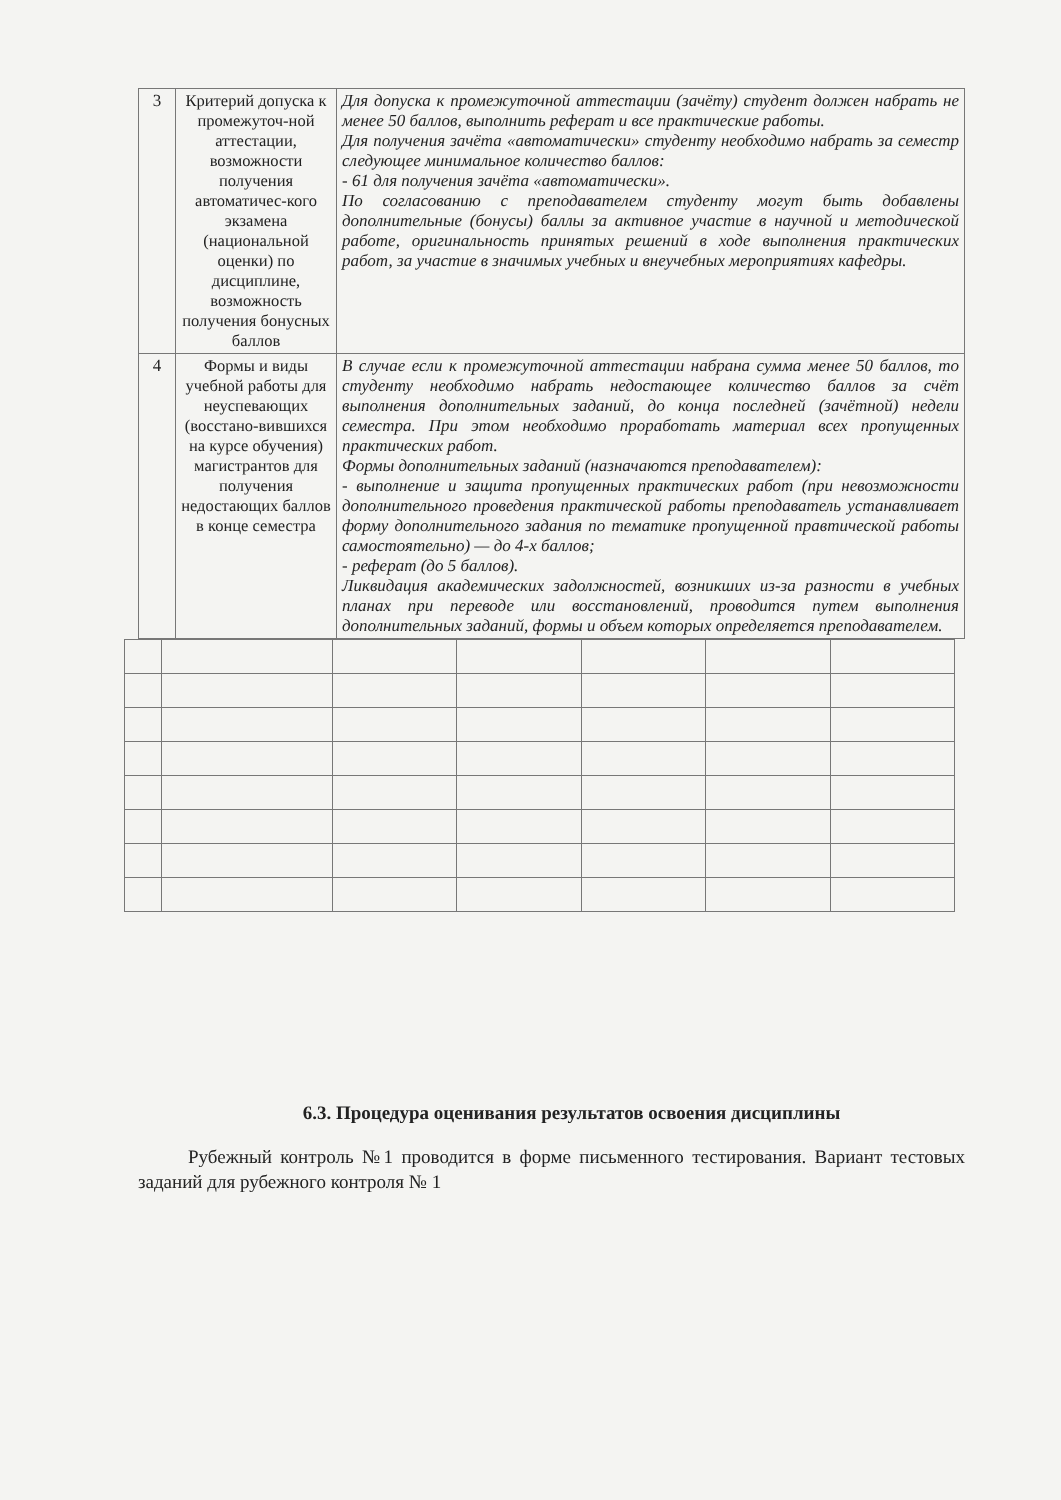| 3 | Критерий допуска к промежуточ-ной аттестации, возможности получения автоматичес-кого экзамена (национальной оценки) по дисциплине, возможность получения бонусных баллов | Для допуска к промежуточной аттестации (зачёту) студент должен набрать не менее 50 баллов, выполнить реферат и все практические работы. Для получения зачёта «автоматически» студенту необходимо набрать за семестр следующее минимальное количество баллов: - 61 для получения зачёта «автоматически». По согласованию с преподавателем студенту могут быть добавлены дополнительные (бонусы) баллы за активное участие в научной и методической работе, оригинальность принятых решений в ходе выполнения практических работ, за участие в значимых учебных и внеучебных мероприятиях кафедры. |
| 4 | Формы и виды учебной работы для неуспевающих (восстано-вившихся на курсе обучения) магистрантов для получения недостающих баллов в конце семестра | В случае если к промежуточной аттестации набрана сумма менее 50 баллов, то студенту необходимо набрать недостающее количество баллов за счёт выполнения дополнительных заданий, до конца последней (зачётной) недели семестра. При этом необходимо проработать материал всех пропущенных практических работ. Формы дополнительных заданий (назначаются преподавателем): - выполнение и защита пропущенных практических работ (при невозможности дополнительного проведения практической работы преподаватель устанавливает форму дополнительного задания по тематике пропущенной правтической работы самостоятельно) — до 4-х баллов; - реферат (до 5 баллов). Ликвидация академических задолжностей, возникших из-за разности в учебных планах при переводе или восстановлений, проводится путем выполнения дополнительных заданий, формы и объем которых определяется преподавателем. |
6.3. Процедура оценивания результатов освоения дисциплины
Рубежный контроль №1 проводится в форме письменного тестирования. Вариант тестовых заданий для рубежного контроля № 1